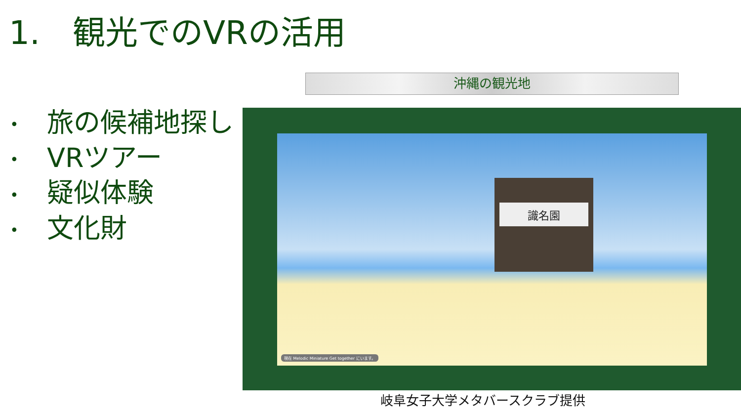1.　観光でのVRの活用
沖縄の観光地
• 旅の候補地探し
• VRツアー
• 疑似体験
• 文化財
識名園
現在 Melodic Miniature Get together にいます。
岐阜女子大学メタバースクラブ提供